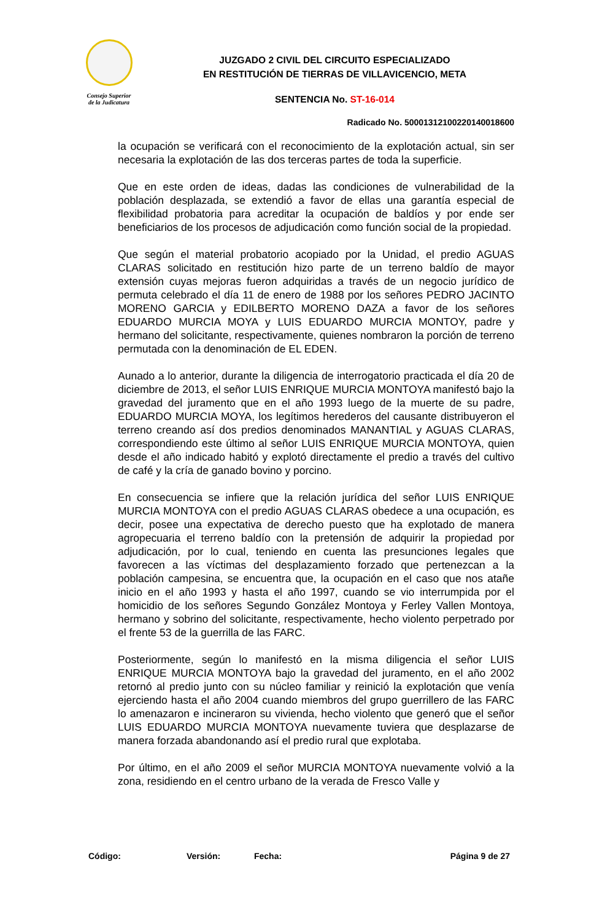Consejo Superior
de la Judicatura
JUZGADO 2 CIVIL DEL CIRCUITO ESPECIALIZADO
EN RESTITUCIÓN DE TIERRAS DE VILLAVICENCIO, META
SENTENCIA No. ST-16-014
Radicado No. 50001312100220140018600
la ocupación se verificará con el reconocimiento de la explotación actual, sin ser necesaria la explotación de las dos terceras partes de toda la superficie.
Que en este orden de ideas, dadas las condiciones de vulnerabilidad de la población desplazada, se extendió a favor de ellas una garantía especial de flexibilidad probatoria para acreditar la ocupación de baldíos y por ende ser beneficiarios de los procesos de adjudicación como función social de la propiedad.
Que según el material probatorio acopiado por la Unidad, el predio AGUAS CLARAS solicitado en restitución hizo parte de un terreno baldío de mayor extensión cuyas mejoras fueron adquiridas a través de un negocio jurídico de permuta celebrado el día 11 de enero de 1988 por los señores PEDRO JACINTO MORENO GARCIA y EDILBERTO MORENO DAZA a favor de los señores EDUARDO MURCIA MOYA y LUIS EDUARDO MURCIA MONTOY, padre y hermano del solicitante, respectivamente, quienes nombraron la porción de terreno permutada con la denominación de EL EDEN.
Aunado a lo anterior, durante la diligencia de interrogatorio practicada el día 20 de diciembre de 2013, el señor LUIS ENRIQUE MURCIA MONTOYA manifestó bajo la gravedad del juramento que en el año 1993 luego de la muerte de su padre, EDUARDO MURCIA MOYA, los legítimos herederos del causante distribuyeron el terreno creando así dos predios denominados MANANTIAL y AGUAS CLARAS, correspondiendo este último al señor LUIS ENRIQUE MURCIA MONTOYA, quien desde el año indicado habitó y explotó directamente el predio a través del cultivo de café y la cría de ganado bovino y porcino.
En consecuencia se infiere que la relación jurídica del señor LUIS ENRIQUE MURCIA MONTOYA con el predio AGUAS CLARAS obedece a una ocupación, es decir, posee una expectativa de derecho puesto que ha explotado de manera agropecuaria el terreno baldío con la pretensión de adquirir la propiedad por adjudicación, por lo cual, teniendo en cuenta las presunciones legales que favorecen a las víctimas del desplazamiento forzado que pertenezcan a la población campesina, se encuentra que, la ocupación en el caso que nos atañe inicio en el año 1993 y hasta el año 1997, cuando se vio interrumpida por el homicidio de los señores Segundo González Montoya y Ferley Vallen Montoya, hermano y sobrino del solicitante, respectivamente, hecho violento perpetrado por el frente 53 de la guerrilla de las FARC.
Posteriormente, según lo manifestó en la misma diligencia el señor LUIS ENRIQUE MURCIA MONTOYA bajo la gravedad del juramento, en el año 2002 retornó al predio junto con su núcleo familiar y reinició la explotación que venía ejerciendo hasta el año 2004 cuando miembros del grupo guerrillero de las FARC lo amenazaron e incineraron su vivienda, hecho violento que generó que el señor LUIS EDUARDO MURCIA MONTOYA nuevamente tuviera que desplazarse de manera forzada abandonando así el predio rural que explotaba.
Por último, en el año 2009 el señor MURCIA MONTOYA nuevamente volvió a la zona, residiendo en el centro urbano de la verada de Fresco Valle y
Código: Versión: Fecha: Página 9 de 27